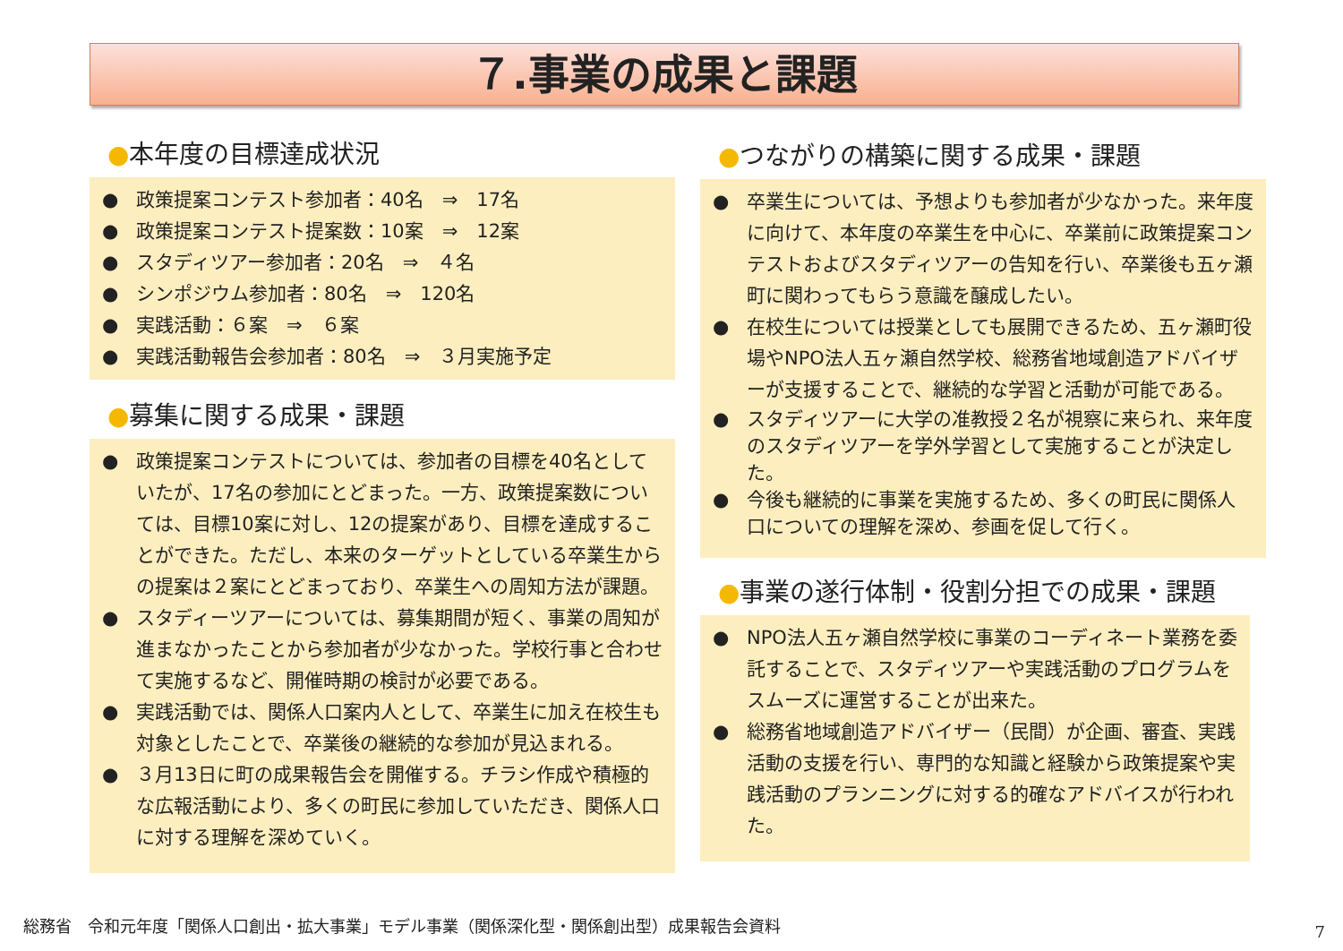７.事業の成果と課題
●本年度の目標達成状況
● 政策提案コンテスト参加者：40名　⇒　17名
● 政策提案コンテスト提案数：10案　⇒　12案
● スタディツアー参加者：20名　⇒　４名
● シンポジウム参加者：80名　⇒　120名
● 実践活動：６案　⇒　６案
● 実践活動報告会参加者：80名　⇒　３月実施予定
●募集に関する成果・課題
● 政策提案コンテストについては、参加者の目標を40名としていたが、17名の参加にとどまった。一方、政策提案数については、目標10案に対し、12の提案があり、目標を達成することができた。ただし、本来のターゲットとしている卒業生からの提案は２案にとどまっており、卒業生への周知方法が課題。
● スタディーツアーについては、募集期間が短く、事業の周知が進まなかったことから参加者が少なかった。学校行事と合わせて実施するなど、開催時期の検討が必要である。
● 実践活動では、関係人口案内人として、卒業生に加え在校生も対象としたことで、卒業後の継続的な参加が見込まれる。
● ３月13日に町の成果報告会を開催する。チラシ作成や積極的な広報活動により、多くの町民に参加していただき、関係人口に対する理解を深めていく。
●つながりの構築に関する成果・課題
● 卒業生については、予想よりも参加者が少なかった。来年度に向けて、本年度の卒業生を中心に、卒業前に政策提案コンテストおよびスタディツアーの告知を行い、卒業後も五ヶ瀬町に関わってもらう意識を醸成したい。
● 在校生については授業としても展開できるため、五ヶ瀬町役場やNPO法人五ヶ瀬自然学校、総務省地域創造アドバイザーが支援することで、継続的な学習と活動が可能である。
● スタディツアーに大学の准教授２名が視察に来られ、来年度のスタディツアーを学外学習として実施することが決定した。
● 今後も継続的に事業を実施するため、多くの町民に関係人口についての理解を深め、参画を促して行く。
●事業の遂行体制・役割分担での成果・課題
● NPO法人五ヶ瀬自然学校に事業のコーディネート業務を委託することで、スタディツアーや実践活動のプログラムをスムーズに運営することが出来た。
● 総務省地域創造アドバイザー（民間）が企画、審査、実践活動の支援を行い、専門的な知識と経験から政策提案や実践活動のプランニングに対する的確なアドバイスが行われた。
総務省　令和元年度「関係人口創出・拡大事業」モデル事業（関係深化型・関係創出型）成果報告会資料
7